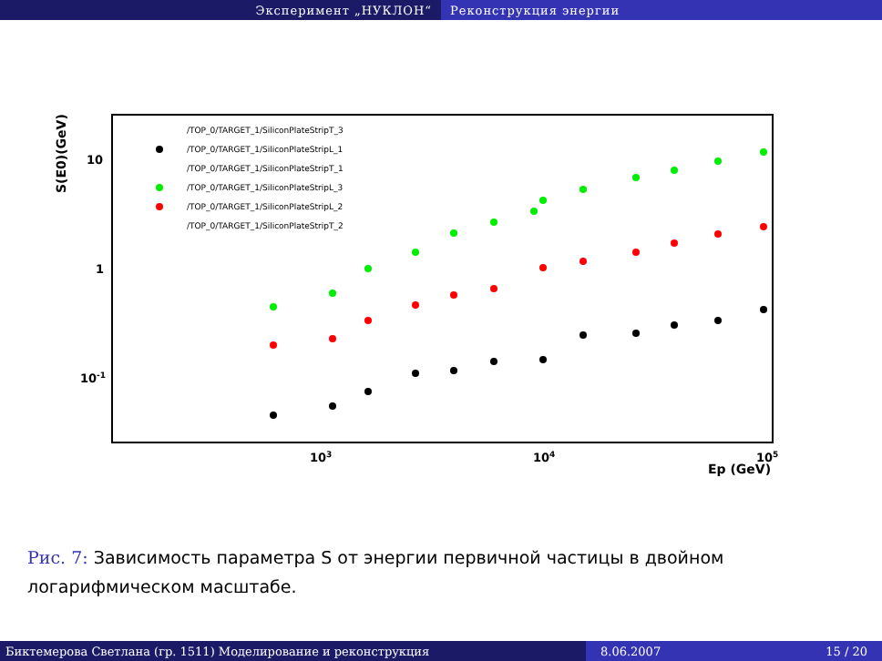Эксперимент „НУКЛОН“ Реконструкция энергии
S(E0)(GeV)
10
1
10-1
103
104
105
Ep (GeV)
/TOP_0/TARGET_1/SiliconPlateStripT_3
/TOP_0/TARGET_1/SiliconPlateStripL_1
/TOP_0/TARGET_1/SiliconPlateStripT_1
/TOP_0/TARGET_1/SiliconPlateStripL_3
/TOP_0/TARGET_1/SiliconPlateStripL_2
/TOP_0/TARGET_1/SiliconPlateStripT_2
Рис. 7: Зависимость параметра S от энергии первичной частицы в двойном логарифмическом масштабе.
Биктемерова Светлана (гр. 1511) Моделирование и реконструкция 8.06.2007 15 / 20